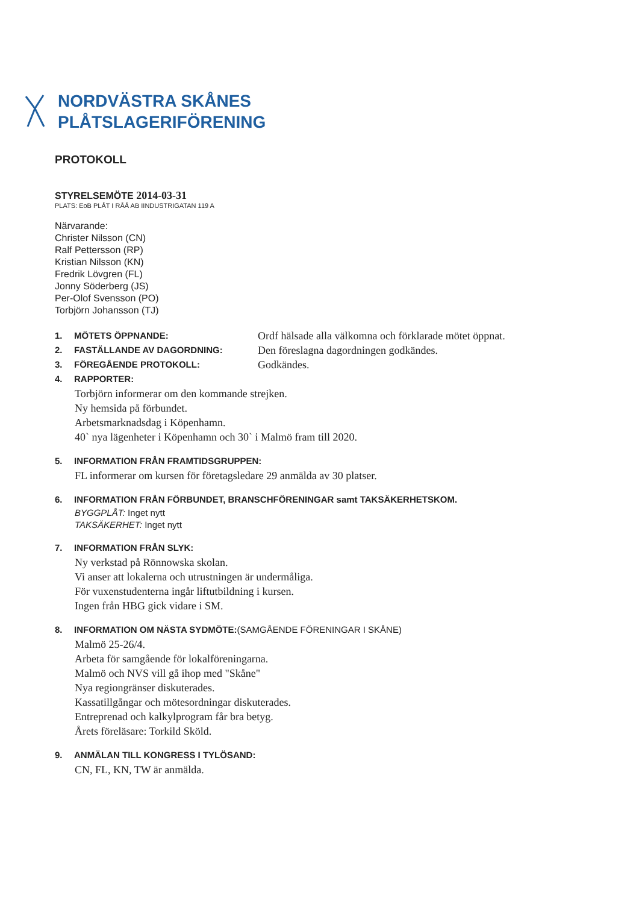NORDVÄSTRA SKÅNES
PLÅTSLAGERIFÖRENING
PROTOKOLL
STYRELSEMÖTE 2014-03-31
PLATS: EoB PLÅT I RÅÅ AB IINDUSTRIGATAN 119 A
Närvarande:
Christer Nilsson (CN)
Ralf Pettersson (RP)
Kristian Nilsson (KN)
Fredrik Lövgren (FL)
Jonny Söderberg (JS)
Per-Olof Svensson (PO)
Torbjörn Johansson (TJ)
1. MÖTETS ÖPPNANDE: Ordf hälsade alla välkomna och förklarade mötet öppnat.
2. FASTÄLLANDE AV DAGORDNING: Den föreslagna dagordningen godkändes.
3. FÖREGÅENDE PROTOKOLL: Godkändes.
4. RAPPORTER:
Torbjörn informerar om den kommande strejken.
Ny hemsida på förbundet.
Arbetsmarknadsdag i Köpenhamn.
40` nya lägenheter i Köpenhamn och 30` i Malmö fram till 2020.
5. INFORMATION FRÅN FRAMTIDSGRUPPEN:
FL informerar om kursen för företagsledare 29 anmälda av 30 platser.
6. INFORMATION FRÅN FÖRBUNDET, BRANSCHFÖRENINGAR samt TAKSÄKERHETSKOM.
BYGGPLÅT: Inget nytt
TAKSÄKERHET: Inget nytt
7. INFORMATION FRÅN SLYK:
Ny verkstad på Rönnowska skolan.
Vi anser att lokalerna och utrustningen är undermåliga.
För vuxenstudenterna ingår liftutbildning i kursen.
Ingen från HBG gick vidare i SM.
8. INFORMATION OM NÄSTA SYDMÖTE:(SAMGÅENDE FÖRENINGAR I SKÅNE)
Malmö 25-26/4.
Arbeta för samgående för lokalföreningarna.
Malmö och NVS vill gå ihop med "Skåne"
Nya regiongränser diskuterades.
Kassatillgångar och mötesordningar diskuterades.
Entreprenad och kalkylprogram får bra betyg.
Årets föreläsare: Torkild Sköld.
9. ANMÄLAN TILL KONGRESS I TYLÖSAND:
CN, FL, KN, TW är anmälda.